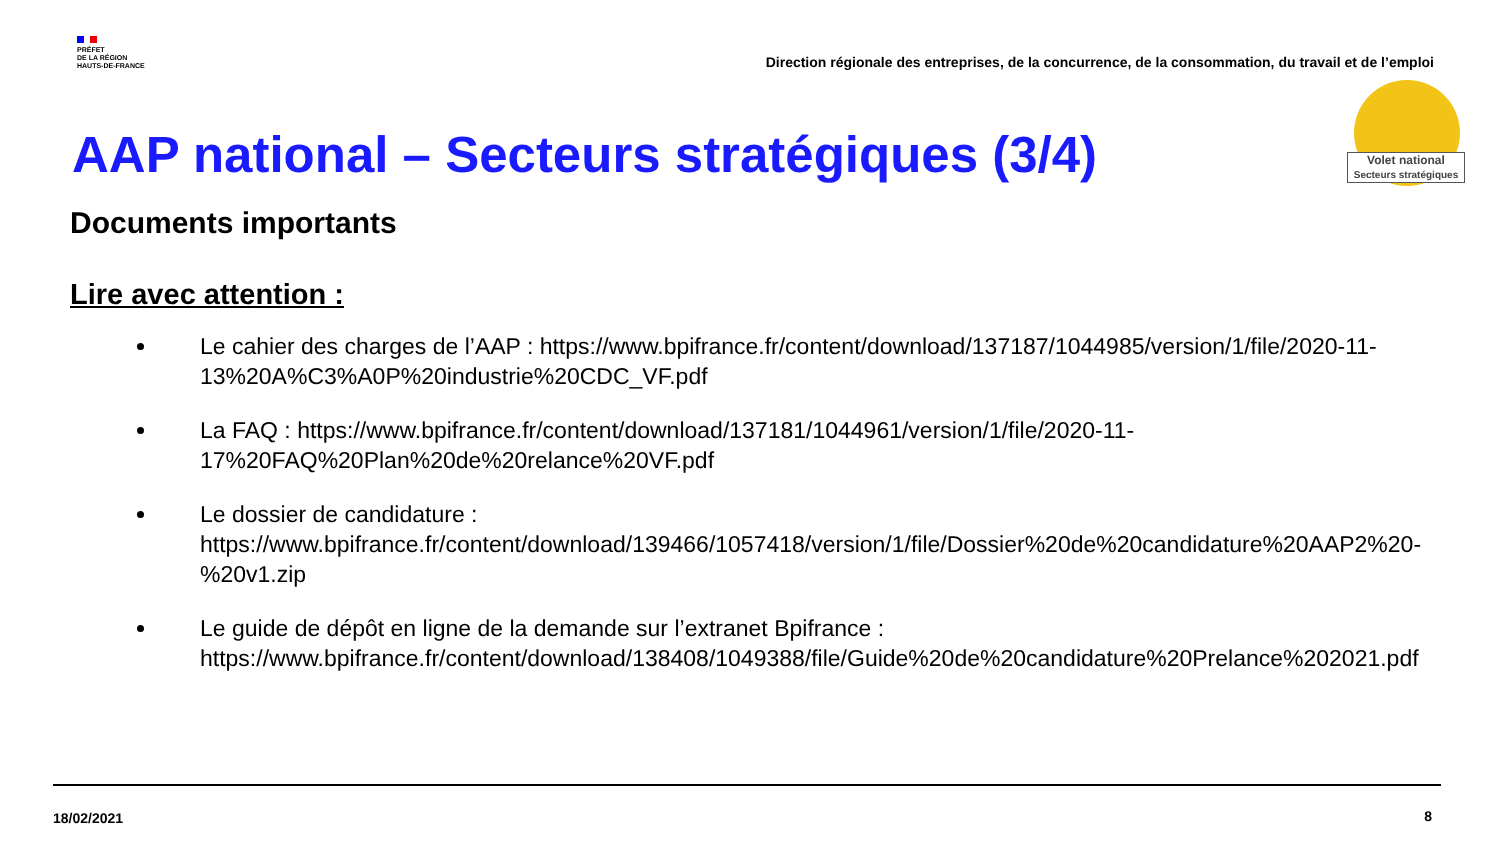PRÉFET
DE LA RÉGION
HAUTS-DE-FRANCE
Direction régionale des entreprises, de la concurrence, de la consommation, du travail et de l’emploi
Volet national
Secteurs stratégiques
AAP national – Secteurs stratégiques (3/4)
Documents importants
Lire avec attention :
Le cahier des charges de l’AAP : https://www.bpifrance.fr/content/download/137187/1044985/version/1/file/2020-11-13%20A%C3%A0P%20industrie%20CDC_VF.pdf
La FAQ : https://www.bpifrance.fr/content/download/137181/1044961/version/1/file/2020-11-17%20FAQ%20Plan%20de%20relance%20VF.pdf
Le dossier de candidature : https://www.bpifrance.fr/content/download/139466/1057418/version/1/file/Dossier%20de%20candidature%20AAP2%20-%20v1.zip
Le guide de dépôt en ligne de la demande sur l’extranet Bpifrance : https://www.bpifrance.fr/content/download/138408/1049388/file/Guide%20de%20candidature%20Prelance%202021.pdf
18/02/2021 8